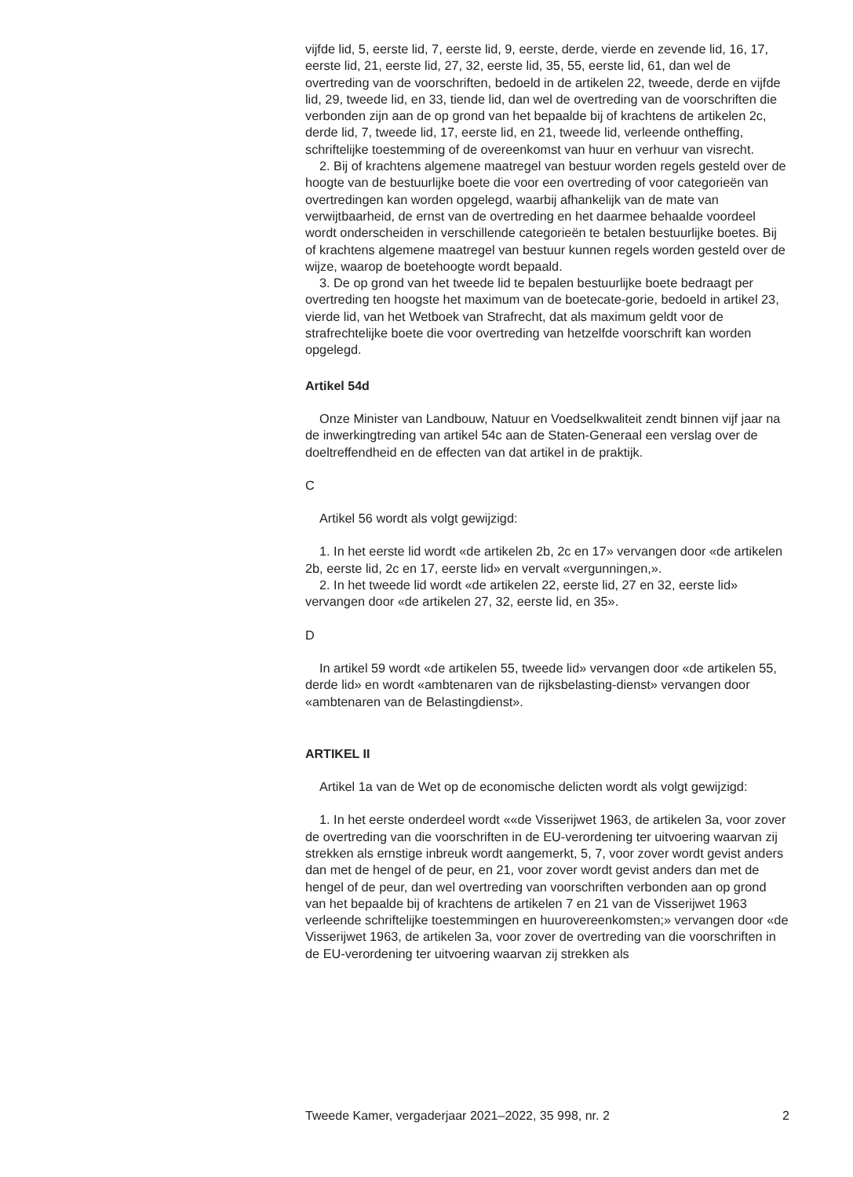vijfde lid, 5, eerste lid, 7, eerste lid, 9, eerste, derde, vierde en zevende lid, 16, 17, eerste lid, 21, eerste lid, 27, 32, eerste lid, 35, 55, eerste lid, 61, dan wel de overtreding van de voorschriften, bedoeld in de artikelen 22, tweede, derde en vijfde lid, 29, tweede lid, en 33, tiende lid, dan wel de overtreding van de voorschriften die verbonden zijn aan de op grond van het bepaalde bij of krachtens de artikelen 2c, derde lid, 7, tweede lid, 17, eerste lid, en 21, tweede lid, verleende ontheffing, schriftelijke toestemming of de overeenkomst van huur en verhuur van visrecht.
2. Bij of krachtens algemene maatregel van bestuur worden regels gesteld over de hoogte van de bestuurlijke boete die voor een overtreding of voor categorieën van overtredingen kan worden opgelegd, waarbij afhankelijk van de mate van verwijtbaarheid, de ernst van de overtreding en het daarmee behaalde voordeel wordt onderscheiden in verschillende categorieën te betalen bestuurlijke boetes. Bij of krachtens algemene maatregel van bestuur kunnen regels worden gesteld over de wijze, waarop de boetehoogte wordt bepaald.
3. De op grond van het tweede lid te bepalen bestuurlijke boete bedraagt per overtreding ten hoogste het maximum van de boetecate-gorie, bedoeld in artikel 23, vierde lid, van het Wetboek van Strafrecht, dat als maximum geldt voor de strafrechtelijke boete die voor overtreding van hetzelfde voorschrift kan worden opgelegd.
Artikel 54d
Onze Minister van Landbouw, Natuur en Voedselkwaliteit zendt binnen vijf jaar na de inwerkingtreding van artikel 54c aan de Staten-Generaal een verslag over de doeltreffendheid en de effecten van dat artikel in de praktijk.
C
Artikel 56 wordt als volgt gewijzigd:
1. In het eerste lid wordt «de artikelen 2b, 2c en 17» vervangen door «de artikelen 2b, eerste lid, 2c en 17, eerste lid» en vervalt «vergunningen,».
2. In het tweede lid wordt «de artikelen 22, eerste lid, 27 en 32, eerste lid» vervangen door «de artikelen 27, 32, eerste lid, en 35».
D
In artikel 59 wordt «de artikelen 55, tweede lid» vervangen door «de artikelen 55, derde lid» en wordt «ambtenaren van de rijksbelasting-dienst» vervangen door «ambtenaren van de Belastingdienst».
ARTIKEL II
Artikel 1a van de Wet op de economische delicten wordt als volgt gewijzigd:
1. In het eerste onderdeel wordt ««de Visserijwet 1963, de artikelen 3a, voor zover de overtreding van die voorschriften in de EU-verordening ter uitvoering waarvan zij strekken als ernstige inbreuk wordt aangemerkt, 5, 7, voor zover wordt gevist anders dan met de hengel of de peur, en 21, voor zover wordt gevist anders dan met de hengel of de peur, dan wel overtreding van voorschriften verbonden aan op grond van het bepaalde bij of krachtens de artikelen 7 en 21 van de Visserijwet 1963 verleende schriftelijke toestemmingen en huurovereenkomsten;» vervangen door «de Visserijwet 1963, de artikelen 3a, voor zover de overtreding van die voorschriften in de EU-verordening ter uitvoering waarvan zij strekken als
Tweede Kamer, vergaderjaar 2021–2022, 35 998, nr. 2 2